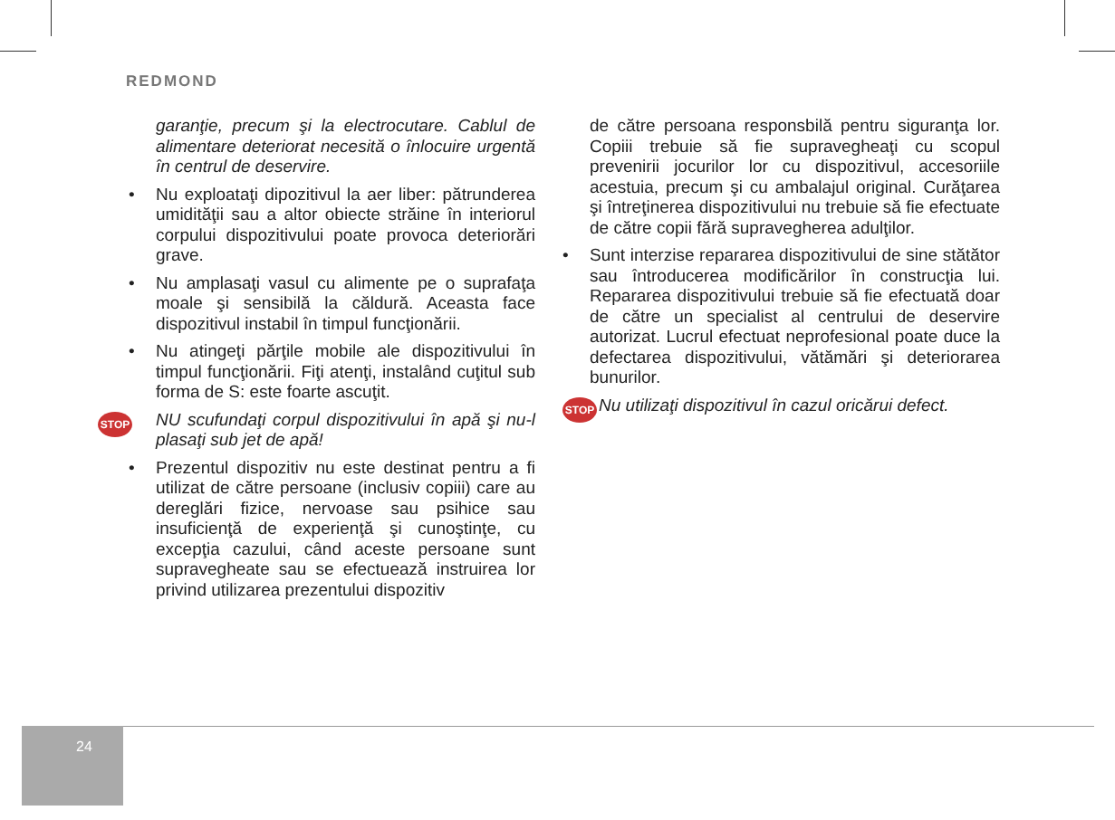REDMOND
garanţie, precum şi la electrocutare. Cablul de alimentare deteriorat necesită o înlocuire urgentă în centrul de deservire.
• Nu exploataţi dipozitivul la aer liber: pătrunderea umidităţii sau a altor obiecte străine în interiorul corpului dispozitivului poate provoca deteriorări grave.
• Nu amplasaţi vasul cu alimente pe o suprafaţa moale şi sensibilă la căldură. Aceasta face dispozitivul instabil în timpul funcţionării.
• Nu atingeţi părţile mobile ale dispozitivului în timpul funcţionării. Fiţi atenţi, instalând cuţitul sub forma de S: este foarte ascuţit.
STOP NU scufundaţi corpul dispozitivului în apă şi nu-l plasaţi sub jet de apă!
• Prezentul dispozitiv nu este destinat pentru a fi utilizat de către persoane (inclusiv copiii) care au dereglări fizice, nervoase sau psihice sau insuficienţă de experienţă şi cunoştinţe, cu excepţia cazului, când aceste persoane sunt supravegheate sau se efectuează instruirea lor privind utilizarea prezentului dispozitiv
de către persoana responsbilă pentru siguranţa lor. Copiii trebuie să fie supravegheaţi cu scopul prevenirii jocurilor lor cu dispozitivul, accesoriile acestuia, precum şi cu ambalajul original. Curăţarea şi întreţinerea dispozitivului nu trebuie să fie efectuate de către copii fără supravegherea adulţilor.
• Sunt interzise repararea dispozitivului de sine stătător sau întroducerea modificărilor în construcţia lui. Repararea dispozitivului trebuie să fie efectuată doar de către un specialist al centrului de deservire autorizat. Lucrul efectuat neprofesional poate duce la defectarea dispozitivului, vătămări şi deteriorarea bunurilor.
STOP Nu utilizaţi dispozitivul în cazul oricărui defect.
24